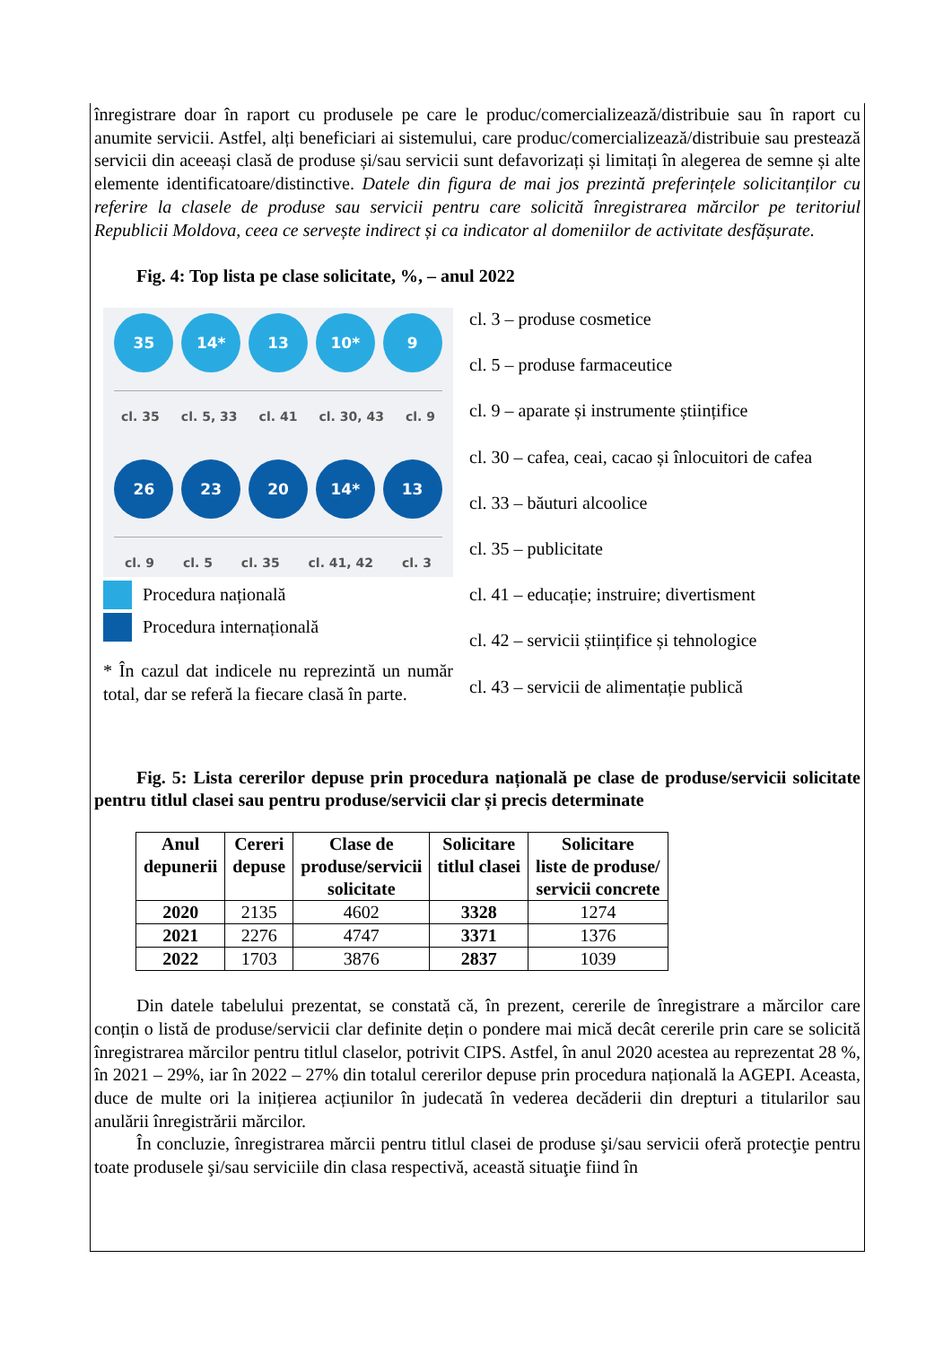înregistrare doar în raport cu produsele pe care le produc/comercializează/distribuie sau în raport cu anumite servicii. Astfel, alți beneficiari ai sistemului, care produc/comercializează/distribuie sau prestează servicii din aceeași clasă de produse și/sau servicii sunt defavorizați și limitați în alegerea de semne și alte elemente identificatoare/distinctive. Datele din figura de mai jos prezintă preferințele solicitanților cu referire la clasele de produse sau servicii pentru care solicită înregistrarea mărcilor pe teritoriul Republicii Moldova, ceea ce servește indirect și ca indicator al domeniilor de activitate desfășurate.
Fig. 4: Top lista pe clase solicitate, %, – anul 2022
35 14* 13 10* 9
cl. 35 cl. 5, 33 cl. 41 cl. 30, 43 cl. 9
26 23 20 14* 13
cl. 9 cl. 5 cl. 35 cl. 41, 42 cl. 3
Procedura națională
Procedura internațională
* În cazul dat indicele nu reprezintă un număr total, dar se referă la fiecare clasă în parte.
cl. 3 – produse cosmetice
cl. 5 – produse farmaceutice
cl. 9 – aparate și instrumente științifice
cl. 30 – cafea, ceai, cacao și înlocuitori de cafea
cl. 33 – băuturi alcoolice
cl. 35 – publicitate
cl. 41 – educație; instruire; divertisment
cl. 42 – servicii științifice și tehnologice
cl. 43 – servicii de alimentație publică
Fig. 5: Lista cererilor depuse prin procedura națională pe clase de produse/servicii solicitate pentru titlul clasei sau pentru produse/servicii clar și precis determinate
| Anul depunerii | Cereri depuse | Clase de produse/servicii solicitate | Solicitare titlul clasei | Solicitare liste de produse/ servicii concrete |
| --- | --- | --- | --- | --- |
| 2020 | 2135 | 4602 | 3328 | 1274 |
| 2021 | 2276 | 4747 | 3371 | 1376 |
| 2022 | 1703 | 3876 | 2837 | 1039 |
Din datele tabelului prezentat, se constată că, în prezent, cererile de înregistrare a mărcilor care conțin o listă de produse/servicii clar definite dețin o pondere mai mică decât cererile prin care se solicită înregistrarea mărcilor pentru titlul claselor, potrivit CIPS. Astfel, în anul 2020 acestea au reprezentat 28 %, în 2021 – 29%, iar în 2022 – 27% din totalul cererilor depuse prin procedura națională la AGEPI. Aceasta, duce de multe ori la inițierea acțiunilor în judecată în vederea decăderii din drepturi a titularilor sau anulării înregistrării mărcilor.
În concluzie, înregistrarea mărcii pentru titlul clasei de produse şi/sau servicii oferă protecţie pentru toate produsele şi/sau serviciile din clasa respectivă, această situaţie fiind în